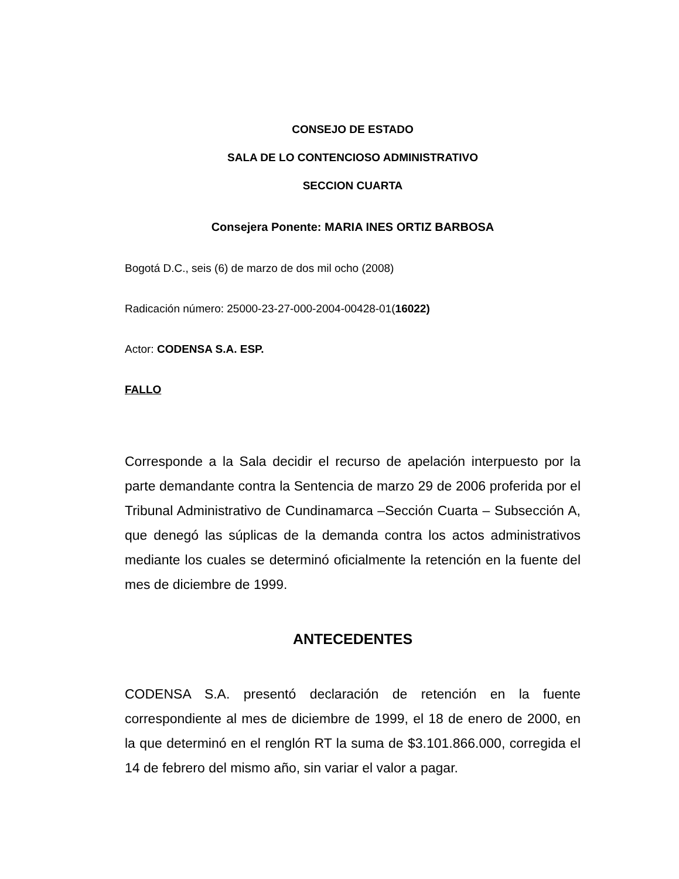CONSEJO DE ESTADO
SALA DE LO CONTENCIOSO ADMINISTRATIVO
SECCION CUARTA
Consejera Ponente: MARIA INES ORTIZ BARBOSA
Bogotá D.C., seis (6) de marzo de dos mil ocho (2008)
Radicación número: 25000-23-27-000-2004-00428-01(16022)
Actor: CODENSA S.A. ESP.
FALLO
Corresponde a la Sala decidir el recurso de apelación interpuesto por la parte demandante contra la Sentencia de marzo 29 de 2006 proferida por el Tribunal Administrativo de Cundinamarca –Sección Cuarta – Subsección A, que denegó las súplicas de la demanda contra los actos administrativos mediante los cuales se determinó oficialmente la retención en la fuente del mes de diciembre de 1999.
ANTECEDENTES
CODENSA S.A. presentó declaración de retención en la fuente correspondiente al mes de diciembre de 1999, el 18 de enero de 2000, en la que determinó en el renglón RT la suma de $3.101.866.000, corregida el 14 de febrero del mismo año, sin variar el valor a pagar.